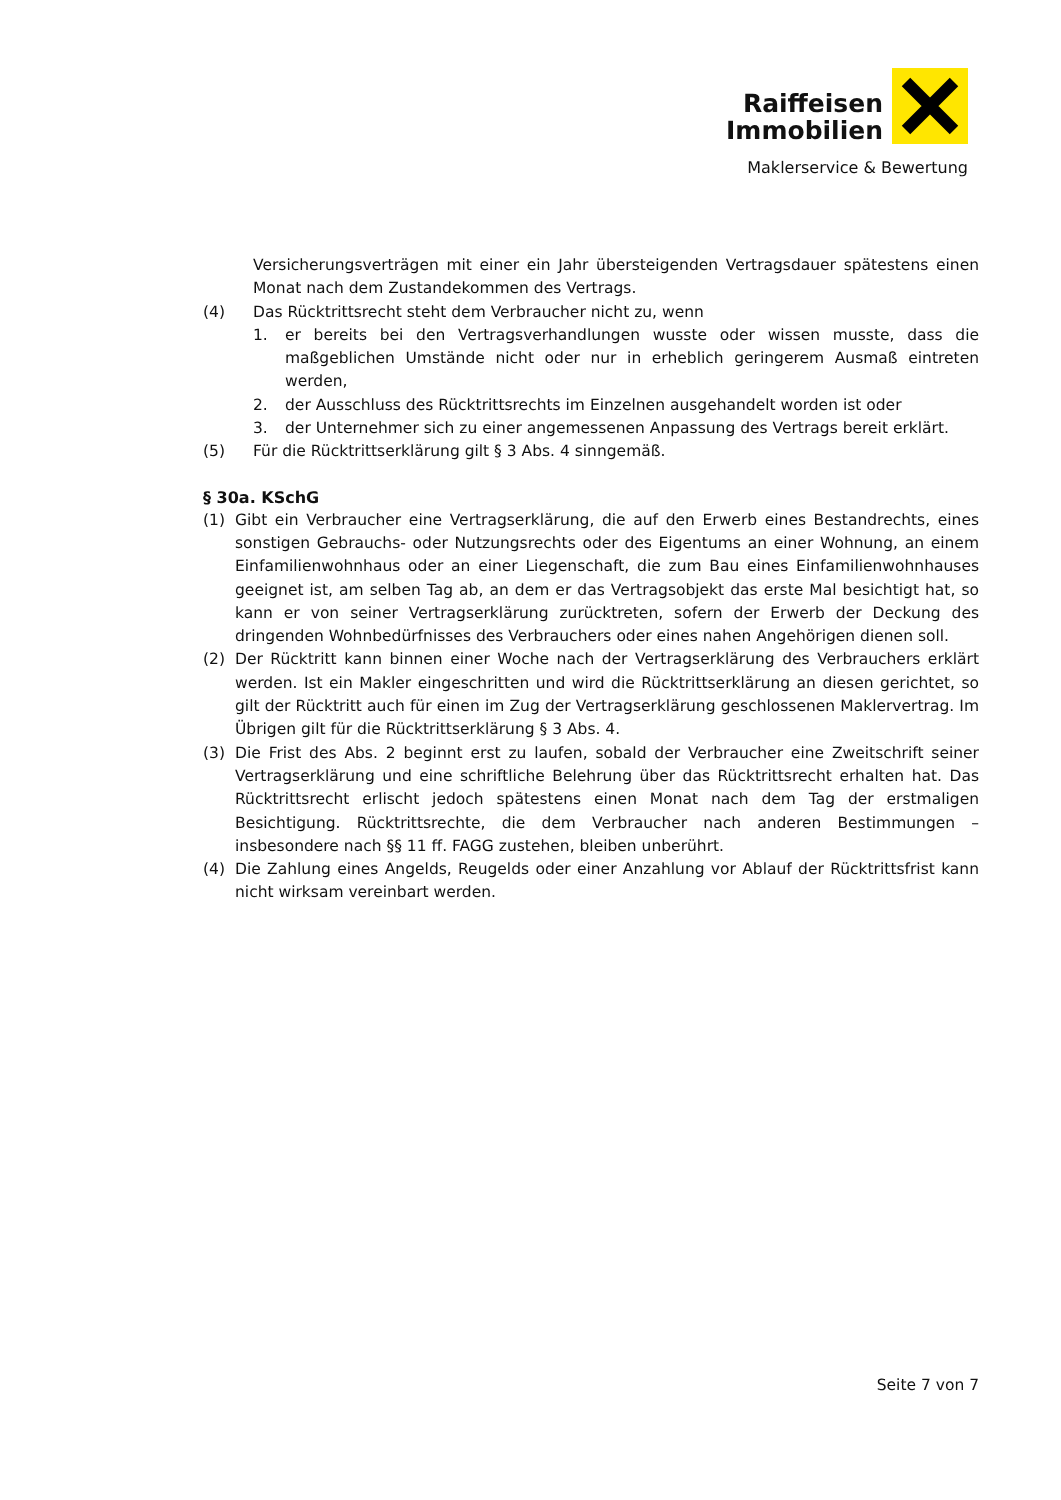Raiffeisen
Immobilien
Maklerservice & Bewertung
Versicherungsverträgen mit einer ein Jahr übersteigenden Vertragsdauer spätestens einen Monat nach dem Zustandekommen des Vertrags.
(4) Das Rücktrittsrecht steht dem Verbraucher nicht zu, wenn
1. er bereits bei den Vertragsverhandlungen wusste oder wissen musste, dass die maßgeblichen Umstände nicht oder nur in erheblich geringerem Ausmaß eintreten werden,
2. der Ausschluss des Rücktrittsrechts im Einzelnen ausgehandelt worden ist oder
3. der Unternehmer sich zu einer angemessenen Anpassung des Vertrags bereit erklärt.
(5) Für die Rücktrittserklärung gilt § 3 Abs. 4 sinngemäß.
§ 30a. KSchG
(1) Gibt ein Verbraucher eine Vertragserklärung, die auf den Erwerb eines Bestandrechts, eines sonstigen Gebrauchs- oder Nutzungsrechts oder des Eigentums an einer Wohnung, an einem Einfamilienwohnhaus oder an einer Liegenschaft, die zum Bau eines Einfamilienwohnhauses geeignet ist, am selben Tag ab, an dem er das Vertragsobjekt das erste Mal besichtigt hat, so kann er von seiner Vertragserklärung zurücktreten, sofern der Erwerb der Deckung des dringenden Wohnbedürfnisses des Verbrauchers oder eines nahen Angehörigen dienen soll.
(2) Der Rücktritt kann binnen einer Woche nach der Vertragserklärung des Verbrauchers erklärt werden. Ist ein Makler eingeschritten und wird die Rücktrittserklärung an diesen gerichtet, so gilt der Rücktritt auch für einen im Zug der Vertragserklärung geschlossenen Maklervertrag. Im Übrigen gilt für die Rücktrittserklärung § 3 Abs. 4.
(3) Die Frist des Abs. 2 beginnt erst zu laufen, sobald der Verbraucher eine Zweitschrift seiner Vertragserklärung und eine schriftliche Belehrung über das Rücktrittsrecht erhalten hat. Das Rücktrittsrecht erlischt jedoch spätestens einen Monat nach dem Tag der erstmaligen Besichtigung. Rücktrittsrechte, die dem Verbraucher nach anderen Bestimmungen – insbesondere nach §§ 11 ff. FAGG zustehen, bleiben unberührt.
(4) Die Zahlung eines Angelds, Reugelds oder einer Anzahlung vor Ablauf der Rücktrittsfrist kann nicht wirksam vereinbart werden.
Seite 7 von 7